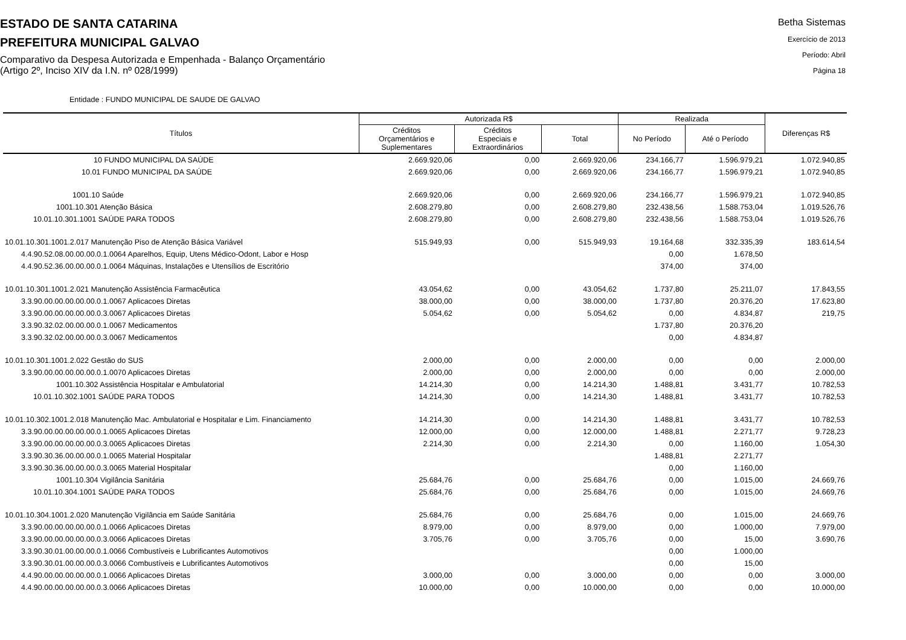ESTADO DE SANTA CATARINA
PREFEITURA MUNICIPAL GALVAO
Comparativo da Despesa Autorizada e Empenhada - Balanço Orçamentário
(Artigo 2º, Inciso XIV da I.N. nº 028/1999)
Betha Sistemas
Exercício de 2013
Período: Abril
Página 18
Entidade : FUNDO MUNICIPAL DE SAUDE DE GALVAO
| Títulos | Autorizada R$ | | | Realizada | | Diferenças R$ |
| --- | --- | --- | --- | --- | --- | --- |
| | Créditos Orçamentários e Suplementares | Créditos Especiais e Extraordinários | Total | No Período | Até o Período | |
| 10 FUNDO MUNICIPAL DA SAÚDE | 2.669.920,06 | 0,00 | 2.669.920,06 | 234.166,77 | 1.596.979,21 | 1.072.940,85 |
| 10.01 FUNDO MUNICIPAL DA SAÚDE | 2.669.920,06 | 0,00 | 2.669.920,06 | 234.166,77 | 1.596.979,21 | 1.072.940,85 |
| 1001.10 Saúde | 2.669.920,06 | 0,00 | 2.669.920,06 | 234.166,77 | 1.596.979,21 | 1.072.940,85 |
| 1001.10.301 Atenção Básica | 2.608.279,80 | 0,00 | 2.608.279,80 | 232.438,56 | 1.588.753,04 | 1.019.526,76 |
| 10.01.10.301.1001 SAÚDE PARA TODOS | 2.608.279,80 | 0,00 | 2.608.279,80 | 232.438,56 | 1.588.753,04 | 1.019.526,76 |
| 10.01.10.301.1001.2.017 Manutenção Piso de Atenção Básica Variável | 515.949,93 | 0,00 | 515.949,93 | 19.164,68 | 332.335,39 | 183.614,54 |
| 4.4.90.52.08.00.00.00.0.1.0064 Aparelhos, Equip, Utens Médico-Odont, Labor e Hosp | | | | 0,00 | 1.678,50 | |
| 4.4.90.52.36.00.00.00.0.1.0064 Máquinas, Instalações e Utensílios de Escritório | | | | 374,00 | 374,00 | |
| 10.01.10.301.1001.2.021 Manutenção Assistência Farmacêutica | 43.054,62 | 0,00 | 43.054,62 | 1.737,80 | 25.211,07 | 17.843,55 |
| 3.3.90.00.00.00.00.00.0.1.0067 Aplicacoes Diretas | 38.000,00 | 0,00 | 38.000,00 | 1.737,80 | 20.376,20 | 17.623,80 |
| 3.3.90.00.00.00.00.00.0.3.0067 Aplicacoes Diretas | 5.054,62 | 0,00 | 5.054,62 | 0,00 | 4.834,87 | 219,75 |
| 3.3.90.32.02.00.00.00.0.1.0067 Medicamentos | | | | 1.737,80 | 20.376,20 | |
| 3.3.90.32.02.00.00.00.0.3.0067 Medicamentos | | | | 0,00 | 4.834,87 | |
| 10.01.10.301.1001.2.022 Gestão do SUS | 2.000,00 | 0,00 | 2.000,00 | 0,00 | 0,00 | 2.000,00 |
| 3.3.90.00.00.00.00.00.0.1.0070 Aplicacoes Diretas | 2.000,00 | 0,00 | 2.000,00 | 0,00 | 0,00 | 2.000,00 |
| 1001.10.302 Assistência Hospitalar e Ambulatorial | 14.214,30 | 0,00 | 14.214,30 | 1.488,81 | 3.431,77 | 10.782,53 |
| 10.01.10.302.1001 SAÚDE PARA TODOS | 14.214,30 | 0,00 | 14.214,30 | 1.488,81 | 3.431,77 | 10.782,53 |
| 10.01.10.302.1001.2.018 Manutenção Mac. Ambulatorial e Hospitalar e Lim. Financiamento | 14.214,30 | 0,00 | 14.214,30 | 1.488,81 | 3.431,77 | 10.782,53 |
| 3.3.90.00.00.00.00.00.0.1.0065 Aplicacoes Diretas | 12.000,00 | 0,00 | 12.000,00 | 1.488,81 | 2.271,77 | 9.728,23 |
| 3.3.90.00.00.00.00.00.0.3.0065 Aplicacoes Diretas | 2.214,30 | 0,00 | 2.214,30 | 0,00 | 1.160,00 | 1.054,30 |
| 3.3.90.30.36.00.00.00.0.1.0065 Material Hospitalar | | | | 1.488,81 | 2.271,77 | |
| 3.3.90.30.36.00.00.00.0.3.0065 Material Hospitalar | | | | 0,00 | 1.160,00 | |
| 1001.10.304 Vigilância Sanitária | 25.684,76 | 0,00 | 25.684,76 | 0,00 | 1.015,00 | 24.669,76 |
| 10.01.10.304.1001 SAÚDE PARA TODOS | 25.684,76 | 0,00 | 25.684,76 | 0,00 | 1.015,00 | 24.669,76 |
| 10.01.10.304.1001.2.020 Manutenção Vigilância em Saúde Sanitária | 25.684,76 | 0,00 | 25.684,76 | 0,00 | 1.015,00 | 24.669,76 |
| 3.3.90.00.00.00.00.00.0.1.0066 Aplicacoes Diretas | 8.979,00 | 0,00 | 8.979,00 | 0,00 | 1.000,00 | 7.979,00 |
| 3.3.90.00.00.00.00.00.0.3.0066 Aplicacoes Diretas | 3.705,76 | 0,00 | 3.705,76 | 0,00 | 15,00 | 3.690,76 |
| 3.3.90.30.01.00.00.00.0.1.0066 Combustíveis e Lubrificantes Automotivos | | | | 0,00 | 1.000,00 | |
| 3.3.90.30.01.00.00.00.0.3.0066 Combustíveis e Lubrificantes Automotivos | | | | 0,00 | 15,00 | |
| 4.4.90.00.00.00.00.00.0.1.0066 Aplicacoes Diretas | 3.000,00 | 0,00 | 3.000,00 | 0,00 | 0,00 | 3.000,00 |
| 4.4.90.00.00.00.00.00.0.3.0066 Aplicacoes Diretas | 10.000,00 | 0,00 | 10.000,00 | 0,00 | 0,00 | 10.000,00 |